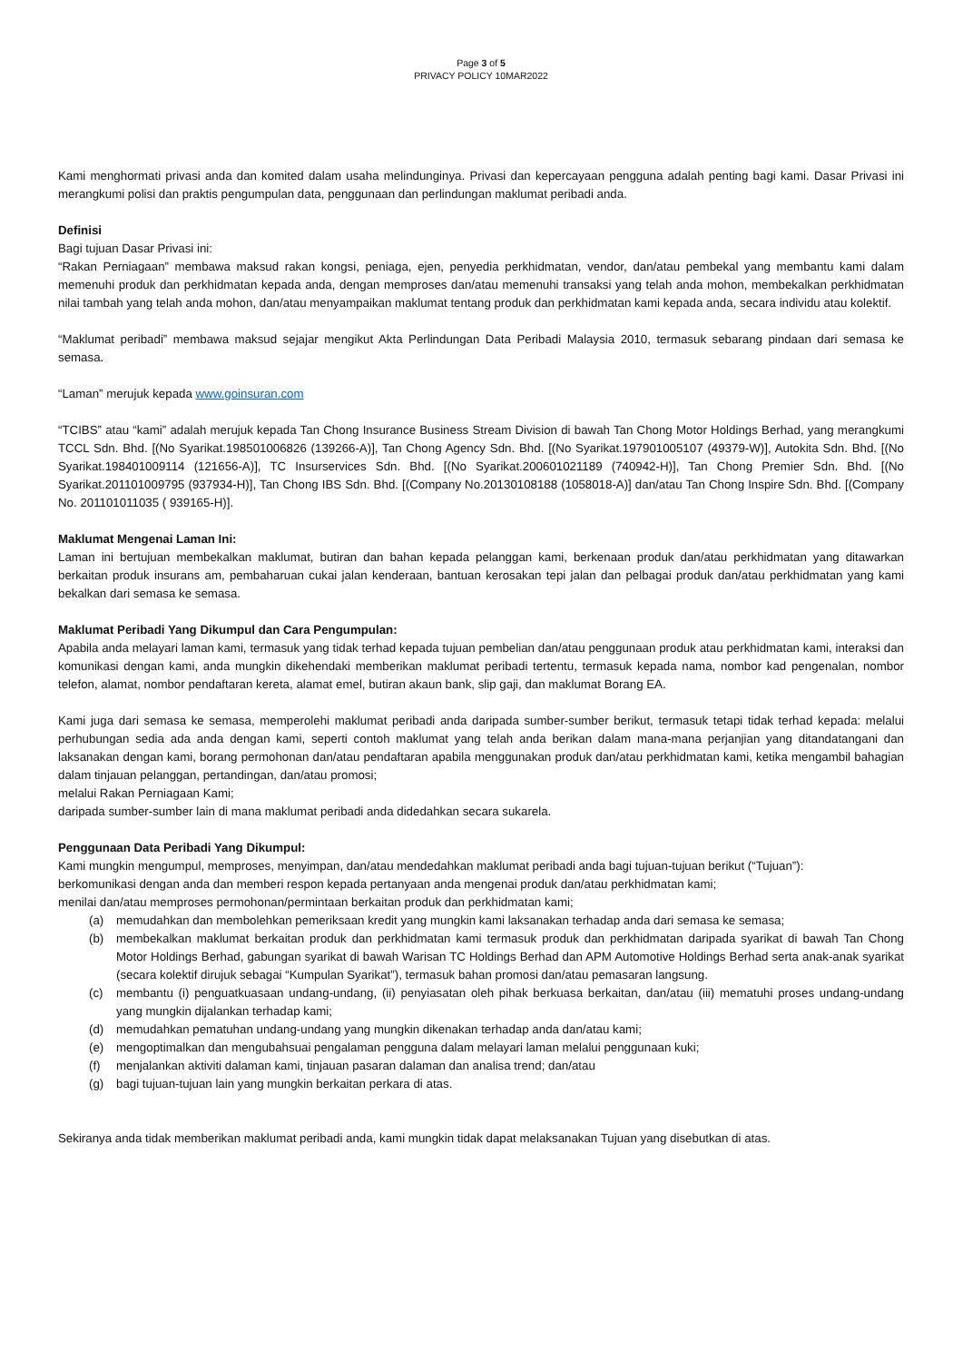Page 3 of 5
PRIVACY POLICY 10MAR2022
Kami menghormati privasi anda dan komited dalam usaha melindunginya. Privasi dan kepercayaan pengguna adalah penting bagi kami. Dasar Privasi ini merangkumi polisi dan praktis pengumpulan data, penggunaan dan perlindungan maklumat peribadi anda.
Definisi
Bagi tujuan Dasar Privasi ini:
“Rakan Perniagaan” membawa maksud rakan kongsi, peniaga, ejen, penyedia perkhidmatan, vendor, dan/atau pembekal yang membantu kami dalam memenuhi produk dan perkhidmatan kepada anda, dengan memproses dan/atau memenuhi transaksi yang telah anda mohon, membekalkan perkhidmatan nilai tambah yang telah anda mohon, dan/atau menyampaikan maklumat tentang produk dan perkhidmatan kami kepada anda, secara individu atau kolektif.
“Maklumat peribadi” membawa maksud sejajar mengikut Akta Perlindungan Data Peribadi Malaysia 2010, termasuk sebarang pindaan dari semasa ke semasa.
“Laman” merujuk kepada www.goinsuran.com
“TCIBS” atau “kami” adalah merujuk kepada Tan Chong Insurance Business Stream Division di bawah Tan Chong Motor Holdings Berhad, yang merangkumi TCCL Sdn. Bhd. [(No Syarikat.198501006826 (139266-A)], Tan Chong Agency Sdn. Bhd. [(No Syarikat.197901005107 (49379-W)], Autokita Sdn. Bhd. [(No Syarikat.198401009114 (121656-A)], TC Insurservices Sdn. Bhd. [(No Syarikat.200601021189 (740942-H)], Tan Chong Premier Sdn. Bhd. [(No Syarikat.201101009795 (937934-H)], Tan Chong IBS Sdn. Bhd. [(Company No.20130108188 (1058018-A)] dan/atau Tan Chong Inspire Sdn. Bhd. [(Company No. 201101011035 ( 939165-H)].
Maklumat Mengenai Laman Ini:
Laman ini bertujuan membekalkan maklumat, butiran dan bahan kepada pelanggan kami, berkenaan produk dan/atau perkhidmatan yang ditawarkan berkaitan produk insurans am, pembaharuan cukai jalan kenderaan, bantuan kerosakan tepi jalan dan pelbagai produk dan/atau perkhidmatan yang kami bekalkan dari semasa ke semasa.
Maklumat Peribadi Yang Dikumpul dan Cara Pengumpulan:
Apabila anda melayari laman kami, termasuk yang tidak terhad kepada tujuan pembelian dan/atau penggunaan produk atau perkhidmatan kami, interaksi dan komunikasi dengan kami, anda mungkin dikehendaki memberikan maklumat peribadi tertentu, termasuk kepada nama, nombor kad pengenalan, nombor telefon, alamat, nombor pendaftaran kereta, alamat emel, butiran akaun bank, slip gaji, dan maklumat Borang EA.
Kami juga dari semasa ke semasa, memperolehi maklumat peribadi anda daripada sumber-sumber berikut, termasuk tetapi tidak terhad kepada: melalui perhubungan sedia ada anda dengan kami, seperti contoh maklumat yang telah anda berikan dalam mana-mana perjanjian yang ditandatangani dan laksanakan dengan kami, borang permohonan dan/atau pendaftaran apabila menggunakan produk dan/atau perkhidmatan kami, ketika mengambil bahagian dalam tinjauan pelanggan, pertandingan, dan/atau promosi;
melalui Rakan Perniagaan Kami;
daripada sumber-sumber lain di mana maklumat peribadi anda didedahkan secara sukarela.
Penggunaan Data Peribadi Yang Dikumpul:
Kami mungkin mengumpul, memproses, menyimpan, dan/atau mendedahkan maklumat peribadi anda bagi tujuan-tujuan berikut (“Tujuan”):
berkomunikasi dengan anda dan memberi respon kepada pertanyaan anda mengenai produk dan/atau perkhidmatan kami;
menilai dan/atau memproses permohonan/permintaan berkaitan produk dan perkhidmatan kami;
(a) memudahkan dan membolehkan pemeriksaan kredit yang mungkin kami laksanakan terhadap anda dari semasa ke semasa;
(b) membekalkan maklumat berkaitan produk dan perkhidmatan kami termasuk produk dan perkhidmatan daripada syarikat di bawah Tan Chong Motor Holdings Berhad, gabungan syarikat di bawah Warisan TC Holdings Berhad dan APM Automotive Holdings Berhad serta anak-anak syarikat (secara kolektif dirujuk sebagai “Kumpulan Syarikat”), termasuk bahan promosi dan/atau pemasaran langsung.
(c) membantu (i) penguatkuasaan undang-undang, (ii) penyiasatan oleh pihak berkuasa berkaitan, dan/atau (iii) mematuhi proses undang-undang yang mungkin dijalankan terhadap kami;
(d) memudahkan pematuhan undang-undang yang mungkin dikenakan terhadap anda dan/atau kami;
(e) mengoptimalkan dan mengubahsuai pengalaman pengguna dalam melayari laman melalui penggunaan kuki;
(f) menjalankan aktiviti dalaman kami, tinjauan pasaran dalaman dan analisa trend; dan/atau
(g) bagi tujuan-tujuan lain yang mungkin berkaitan perkara di atas.
Sekiranya anda tidak memberikan maklumat peribadi anda, kami mungkin tidak dapat melaksanakan Tujuan yang disebutkan di atas.